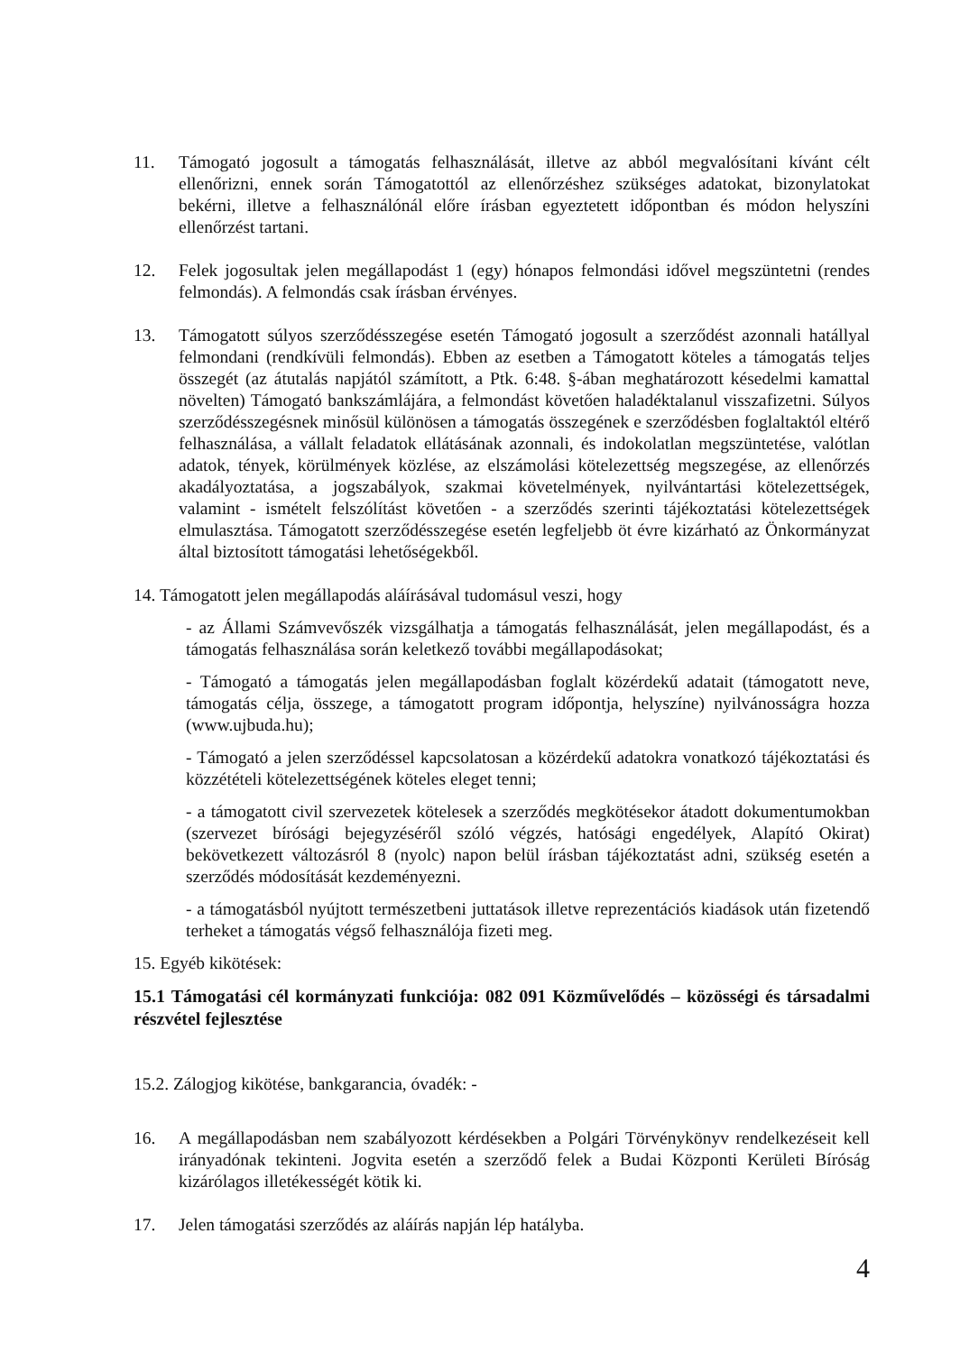11. Támogató jogosult a támogatás felhasználását, illetve az abból megvalósítani kívánt célt ellenőrizni, ennek során Támogatottól az ellenőrzéshez szükséges adatokat, bizonylatokat bekérni, illetve a felhasználónál előre írásban egyeztetett időpontban és módon helyszíni ellenőrzést tartani.
12. Felek jogosultak jelen megállapodást 1 (egy) hónapos felmondási idővel megszüntetni (rendes felmondás). A felmondás csak írásban érvényes.
13. Támogatott súlyos szerződésszegése esetén Támogató jogosult a szerződést azonnali hatállyal felmondani (rendkívüli felmondás). Ebben az esetben a Támogatott köteles a támogatás teljes összegét (az átutalás napjától számított, a Ptk. 6:48. §-ában meghatározott késedelmi kamattal növelten) Támogató bankszámlájára, a felmondást követően haladéktalanul visszafizetni. Súlyos szerződésszegésnek minősül különösen a támogatás összegének e szerződésben foglaltaktól eltérő felhasználása, a vállalt feladatok ellátásának azonnali, és indokolatlan megszüntetése, valótlan adatok, tények, körülmények közlése, az elszámolási kötelezettség megszegése, az ellenőrzés akadályoztatása, a jogszabályok, szakmai követelmények, nyilvántartási kötelezettségek, valamint - ismételt felszólítást követően - a szerződés szerinti tájékoztatási kötelezettségek elmulasztása. Támogatott szerződésszegése esetén legfeljebb öt évre kizárható az Önkormányzat által biztosított támogatási lehetőségekből.
14. Támogatott jelen megállapodás aláírásával tudomásul veszi, hogy
- az Állami Számvevőszék vizsgálhatja a támogatás felhasználását, jelen megállapodást, és a támogatás felhasználása során keletkező további megállapodásokat;
- Támogató a támogatás jelen megállapodásban foglalt közérdekű adatait (támogatott neve, támogatás célja, összege, a támogatott program időpontja, helyszíne) nyilvánosságra hozza (www.ujbuda.hu);
- Támogató a jelen szerződéssel kapcsolatosan a közérdekű adatokra vonatkozó tájékoztatási és közzétételi kötelezettségének köteles eleget tenni;
- a támogatott civil szervezetek kötelesek a szerződés megkötésekor átadott dokumentumokban (szervezet bírósági bejegyzéséről szóló végzés, hatósági engedélyek, Alapító Okirat) bekövetkezett változásról 8 (nyolc) napon belül írásban tájékoztatást adni, szükség esetén a szerződés módosítását kezdeményezni.
- a támogatásból nyújtott természetbeni juttatások illetve reprezentációs kiadások után fizetendő terheket a támogatás végső felhasználója fizeti meg.
15. Egyéb kikötések:
15.1 Támogatási cél kormányzati funkciója: 082 091 Közművelődés – közösségi és társadalmi részvétel fejlesztése
15.2. Zálogjog kikötése, bankgarancia, óvadék: -
16. A megállapodásban nem szabályozott kérdésekben a Polgári Törvénykönyv rendelkezéseit kell irányadónak tekinteni. Jogvita esetén a szerződő felek a Budai Központi Kerületi Bíróság kizárólagos illetékességét kötik ki.
17. Jelen támogatási szerződés az aláírás napján lép hatályba.
4